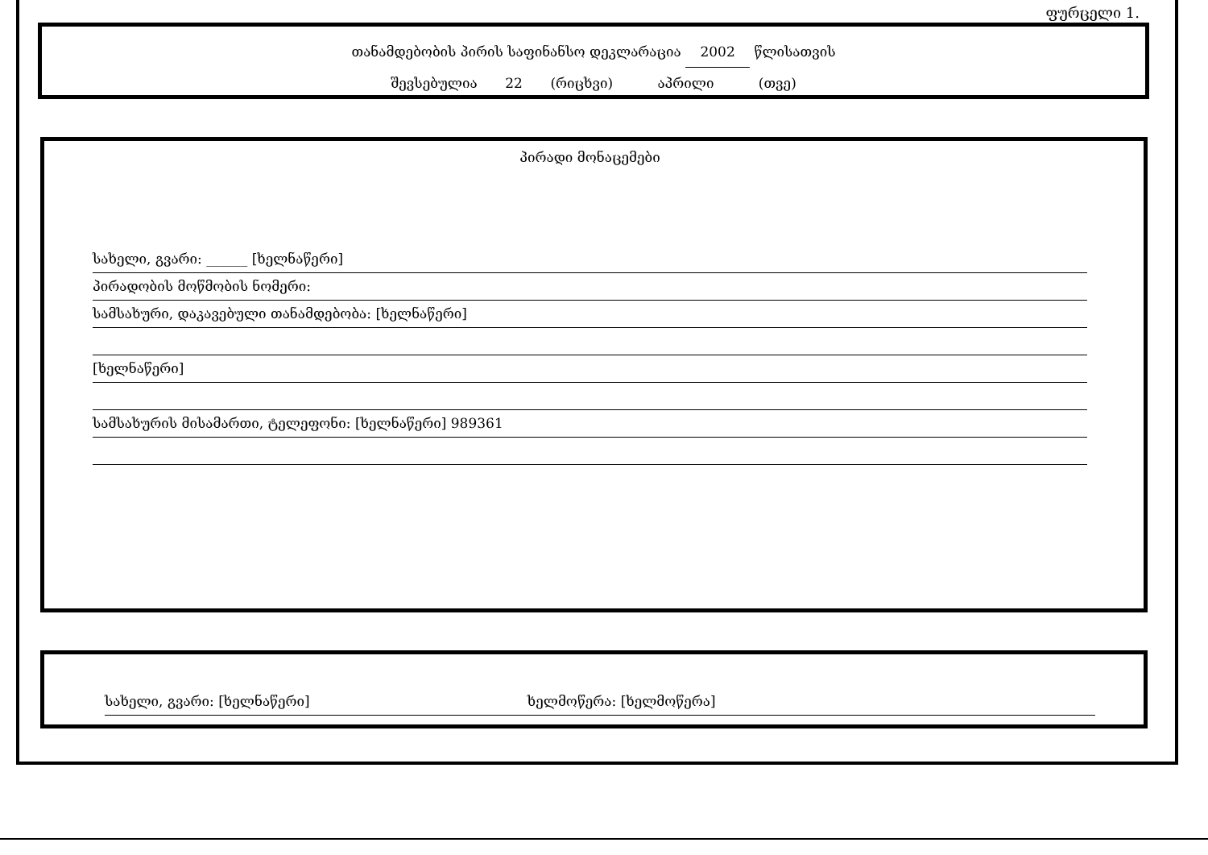ფურცელი 1.
თანამდებობის პირის საფინანსო დეკლარაცია 2002 წლისათვის
შევსებულია 22 (რიცხვი) აპრილი (თვე)
პირადი მონაცემები
სახელი, გვარი: ______ [ხელნაწერი]
პირადობის მოწმობის ნომერი:
სამსახური, დაკავებული თანამდებობა: [ხელნაწერი]
[ხელნაწერი]
სამსახურის მისამართი, ტელეფონი: [ხელნაწერი] 989361
სახელი, გვარი: [ხელნაწერი] ხელმოწერა: [ხელმოწერა]